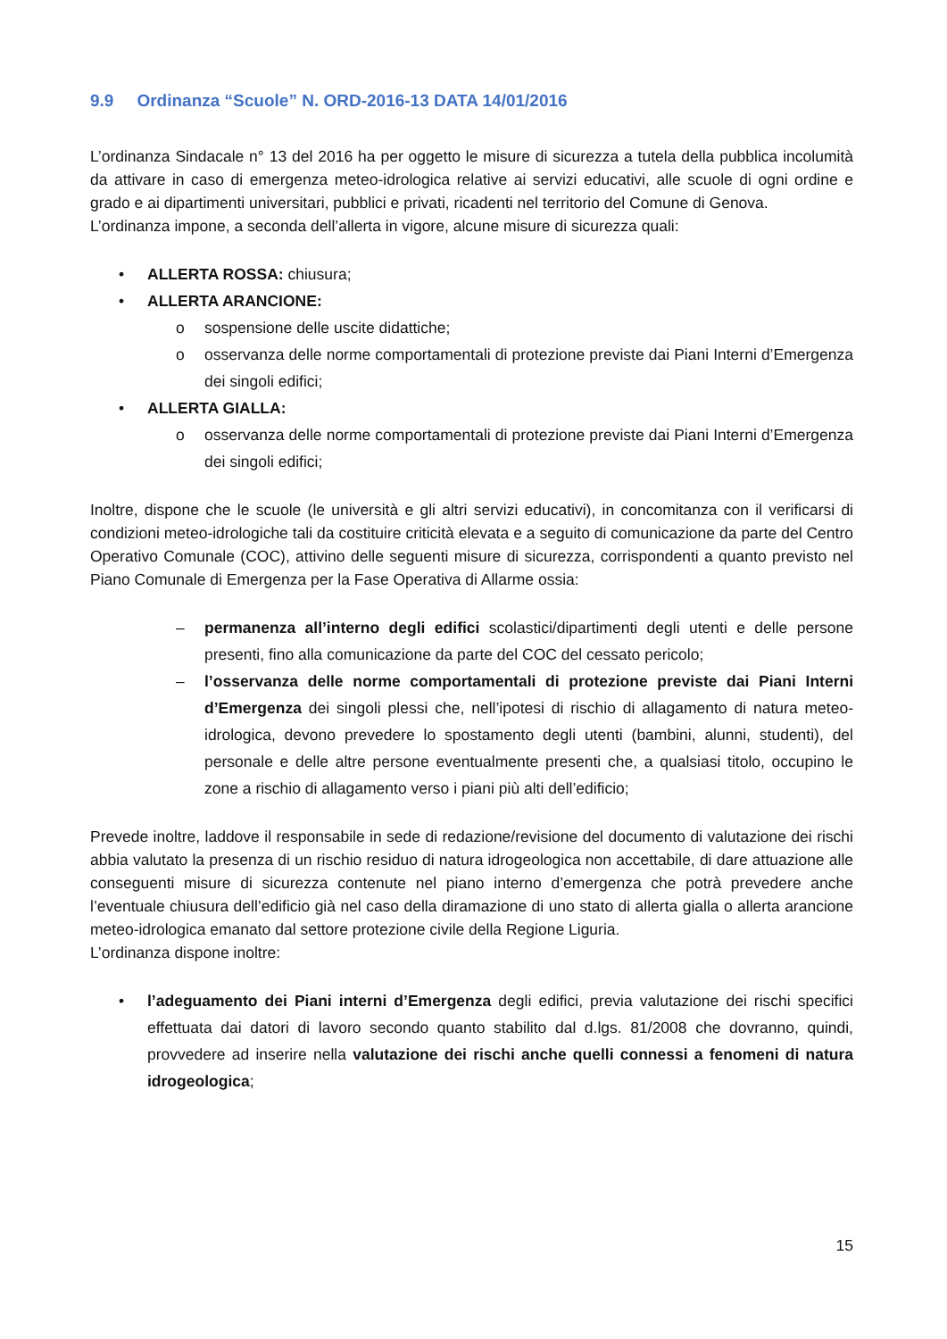9.9 Ordinanza “Scuole” N. ORD-2016-13 DATA 14/01/2016
L’ordinanza Sindacale n° 13 del 2016 ha per oggetto le misure di sicurezza a tutela della pubblica incolumità da attivare in caso di emergenza meteo-idrologica relative ai servizi educativi, alle scuole di ogni ordine e grado e ai dipartimenti universitari, pubblici e privati, ricadenti nel territorio del Comune di Genova.
L’ordinanza impone, a seconda dell’allerta in vigore, alcune misure di sicurezza quali:
• ALLERTA ROSSA: chiusura;
• ALLERTA ARANCIONE:
o sospensione delle uscite didattiche;
o osservanza delle norme comportamentali di protezione previste dai Piani Interni d’Emergenza dei singoli edifici;
• ALLERTA GIALLA:
o osservanza delle norme comportamentali di protezione previste dai Piani Interni d’Emergenza dei singoli edifici;
Inoltre, dispone che le scuole (le università e gli altri servizi educativi), in concomitanza con il verificarsi di condizioni meteo-idrologiche tali da costituire criticità elevata e a seguito di comunicazione da parte del Centro Operativo Comunale (COC), attivino delle seguenti misure di sicurezza, corrispondenti a quanto previsto nel Piano Comunale di Emergenza per la Fase Operativa di Allarme ossia:
– permanenza all’interno degli edifici scolastici/dipartimenti degli utenti e delle persone presenti, fino alla comunicazione da parte del COC del cessato pericolo;
– l’osservanza delle norme comportamentali di protezione previste dai Piani Interni d’Emergenza dei singoli plessi che, nell’ipotesi di rischio di allagamento di natura meteo-idrologica, devono prevedere lo spostamento degli utenti (bambini, alunni, studenti), del personale e delle altre persone eventualmente presenti che, a qualsiasi titolo, occupino le zone a rischio di allagamento verso i piani più alti dell’edificio;
Prevede inoltre, laddove il responsabile in sede di redazione/revisione del documento di valutazione dei rischi abbia valutato la presenza di un rischio residuo di natura idrogeologica non accettabile, di dare attuazione alle conseguenti misure di sicurezza contenute nel piano interno d’emergenza che potrà prevedere anche l’eventuale chiusura dell’edificio già nel caso della diramazione di uno stato di allerta gialla o allerta arancione meteo-idrologica emanato dal settore protezione civile della Regione Liguria.
L’ordinanza dispone inoltre:
• l’adeguamento dei Piani interni d’Emergenza degli edifici, previa valutazione dei rischi specifici effettuata dai datori di lavoro secondo quanto stabilito dal d.lgs. 81/2008 che dovranno, quindi, provvedere ad inserire nella valutazione dei rischi anche quelli connessi a fenomeni di natura idrogeologica;
15